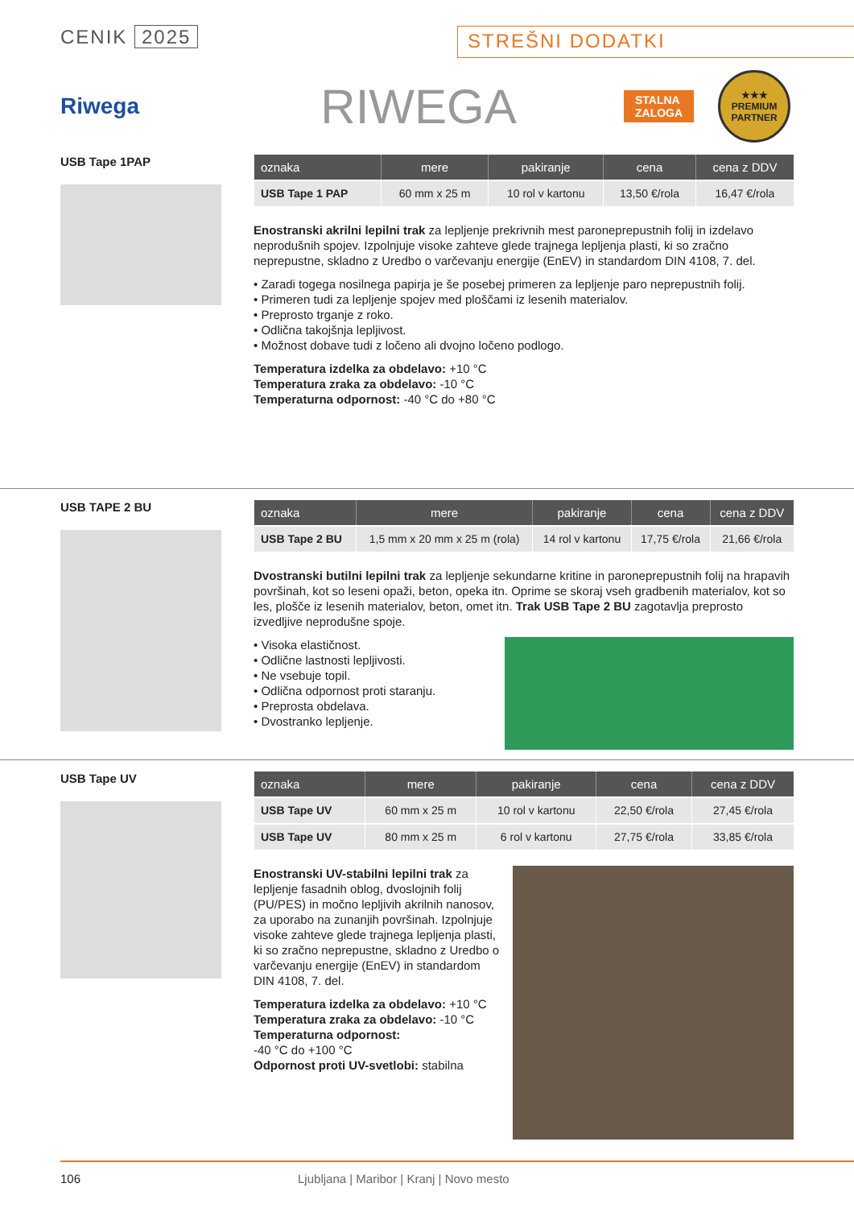CENIK 2025
STREŠNI DODATKI
Riwega
RIWEGA
STALNA
ZALOGA
★★★
PREMIUM PARTNER
USB Tape 1PAP
| oznaka | mere | pakiranje | cena | cena z DDV |
| --- | --- | --- | --- | --- |
| USB Tape 1 PAP | 60 mm x 25 m | 10 rol v kartonu | 13,50 €/rola | 16,47 €/rola |
Enostranski akrilni lepilni trak za lepljenje prekrivnih mest paroneprepustnih folij in izdelavo neprodušnih spojev. Izpolnjuje visoke zahteve glede trajnega lepljenja plasti, ki so zračno neprepustne, skladno z Uredbo o varčevanju energije (EnEV) in standardom DIN 4108, 7. del.
• Zaradi togega nosilnega papirja je še posebej primeren za lepljenje paro neprepustnih folij.
• Primeren tudi za lepljenje spojev med ploščami iz lesenih materialov.
• Preprosto trganje z roko.
• Odlična takojšnja lepljivost.
• Možnost dobave tudi z ločeno ali dvojno ločeno podlogo.
Temperatura izdelka za obdelavo: +10 °C
Temperatura zraka za obdelavo: -10 °C
Temperaturna odpornost: -40 °C do +80 °C
USB TAPE 2 BU
| oznaka | mere | pakiranje | cena | cena z DDV |
| --- | --- | --- | --- | --- |
| USB Tape 2 BU | 1,5 mm x 20 mm x 25 m (rola) | 14 rol v kartonu | 17,75 €/rola | 21,66 €/rola |
Dvostranski butilni lepilni trak za lepljenje sekundarne kritine in paroneprepustnih folij na hrapavih površinah, kot so leseni opaži, beton, opeka itn. Oprime se skoraj vseh gradbenih materialov, kot so les, plošče iz lesenih materialov, beton, omet itn. Trak USB Tape 2 BU zagotavlja preprosto izvedljive neprodušne spoje.
• Visoka elastičnost.
• Odlične lastnosti lepljivosti.
• Ne vsebuje topil.
• Odlična odpornost proti staranju.
• Preprosta obdelava.
• Dvostranko lepljenje.
USB Tape UV
| oznaka | mere | pakiranje | cena | cena z DDV |
| --- | --- | --- | --- | --- |
| USB Tape UV | 60 mm x 25 m | 10 rol v kartonu | 22,50 €/rola | 27,45 €/rola |
| USB Tape UV | 80 mm x 25 m | 6 rol v kartonu | 27,75 €/rola | 33,85 €/rola |
Enostranski UV-stabilni lepilni trak za lepljenje fasadnih oblog, dvoslojnih folij (PU/PES) in močno lepljivih akrilnih nanosov, za uporabo na zunanjih površinah. Izpolnjuje visoke zahteve glede trajnega lepljenja plasti, ki so zračno neprepustne, skladno z Uredbo o varčevanju energije (EnEV) in standardom DIN 4108, 7. del.
Temperatura izdelka za obdelavo: +10 °C
Temperatura zraka za obdelavo: -10 °C
Temperaturna odpornost:
-40 °C do +100 °C
Odpornost proti UV-svetlobi: stabilna
106 Ljubljana | Maribor | Kranj | Novo mesto